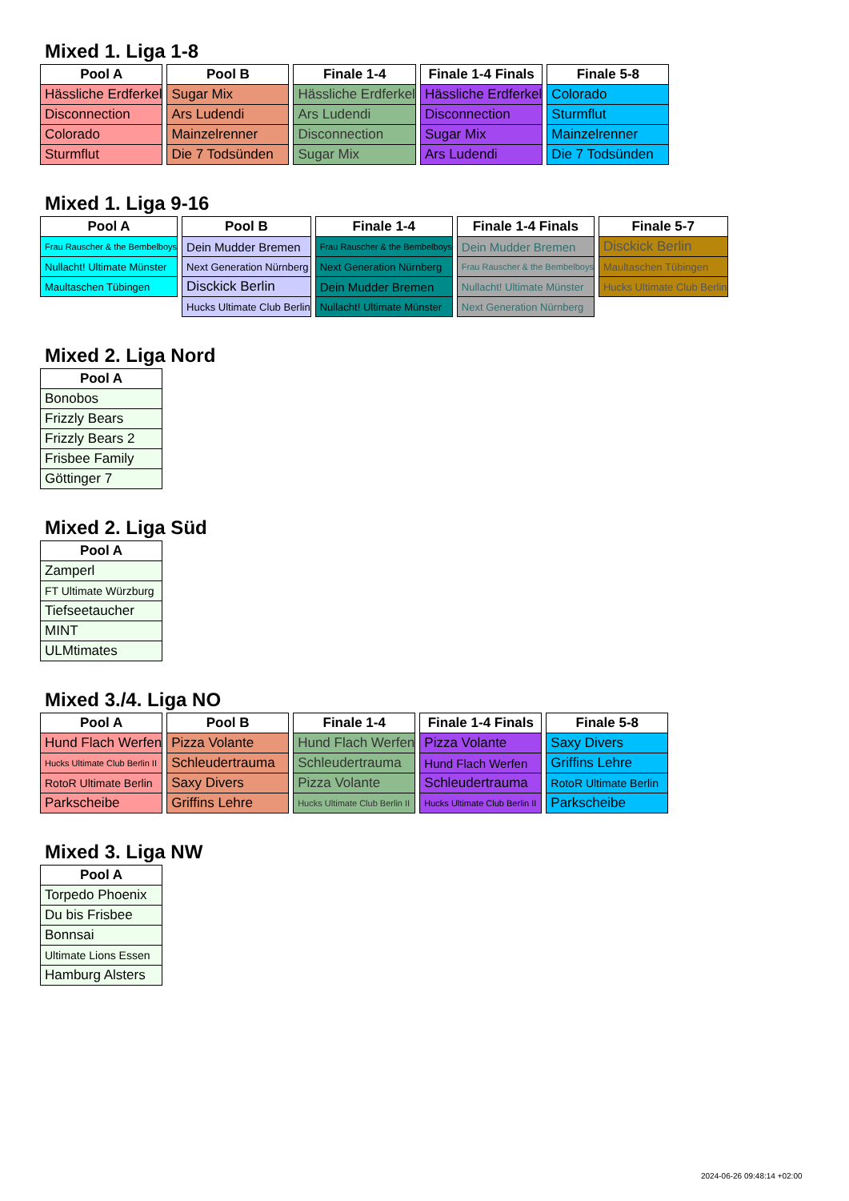Mixed 1. Liga 1-8
| Pool A |
| --- |
| Hässliche Erdferkel |
| Disconnection |
| Colorado |
| Sturmflut |
| Pool B |
| --- |
| Sugar Mix |
| Ars Ludendi |
| Mainzelrenner |
| Die 7 Todsünden |
| Finale 1-4 |
| --- |
| Hässliche Erdferkel |
| Ars Ludendi |
| Disconnection |
| Sugar Mix |
| Finale 1-4 Finals |
| --- |
| Hässliche Erdferkel |
| Disconnection |
| Sugar Mix |
| Ars Ludendi |
| Finale 5-8 |
| --- |
| Colorado |
| Sturmflut |
| Mainzelrenner |
| Die 7 Todsünden |
Mixed 1. Liga 9-16
| Pool A |
| --- |
| Frau Rauscher & the Bembelboys |
| Nullacht! Ultimate Münster |
| Maultaschen Tübingen |
| Pool B |
| --- |
| Dein Mudder Bremen |
| Next Generation Nürnberg |
| Disckick Berlin |
| Hucks Ultimate Club Berlin |
| Finale 1-4 |
| --- |
| Frau Rauscher & the Bembelboys |
| Next Generation Nürnberg |
| Dein Mudder Bremen |
| Nullacht! Ultimate Münster |
| Finale 1-4 Finals |
| --- |
| Dein Mudder Bremen |
| Frau Rauscher & the Bembelboys |
| Nullacht! Ultimate Münster |
| Next Generation Nürnberg |
| Finale 5-7 |
| --- |
| Disckick Berlin |
| Maultaschen Tübingen |
| Hucks Ultimate Club Berlin |
Mixed 2. Liga Nord
| Pool A |
| --- |
| Bonobos |
| Frizzly Bears |
| Frizzly Bears 2 |
| Frisbee Family |
| Göttinger 7 |
Mixed 2. Liga Süd
| Pool A |
| --- |
| Zamperl |
| FT Ultimate Würzburg |
| Tiefseetaucher |
| MINT |
| ULMtimates |
Mixed 3./4. Liga NO
| Pool A |
| --- |
| Hund Flach Werfen |
| Hucks Ultimate Club Berlin II |
| RotoR Ultimate Berlin |
| Parkscheibe |
| Pool B |
| --- |
| Pizza Volante |
| Schleudertrauma |
| Saxy Divers |
| Griffins Lehre |
| Finale 1-4 |
| --- |
| Hund Flach Werfen |
| Schleudertrauma |
| Pizza Volante |
| Hucks Ultimate Club Berlin II |
| Finale 1-4 Finals |
| --- |
| Pizza Volante |
| Hund Flach Werfen |
| Schleudertrauma |
| Hucks Ultimate Club Berlin II |
| Finale 5-8 |
| --- |
| Saxy Divers |
| Griffins Lehre |
| RotoR Ultimate Berlin |
| Parkscheibe |
Mixed 3. Liga NW
| Pool A |
| --- |
| Torpedo Phoenix |
| Du bis Frisbee |
| Bonnsai |
| Ultimate Lions Essen |
| Hamburg Alsters |
2024-06-26 09:48:14 +02:00